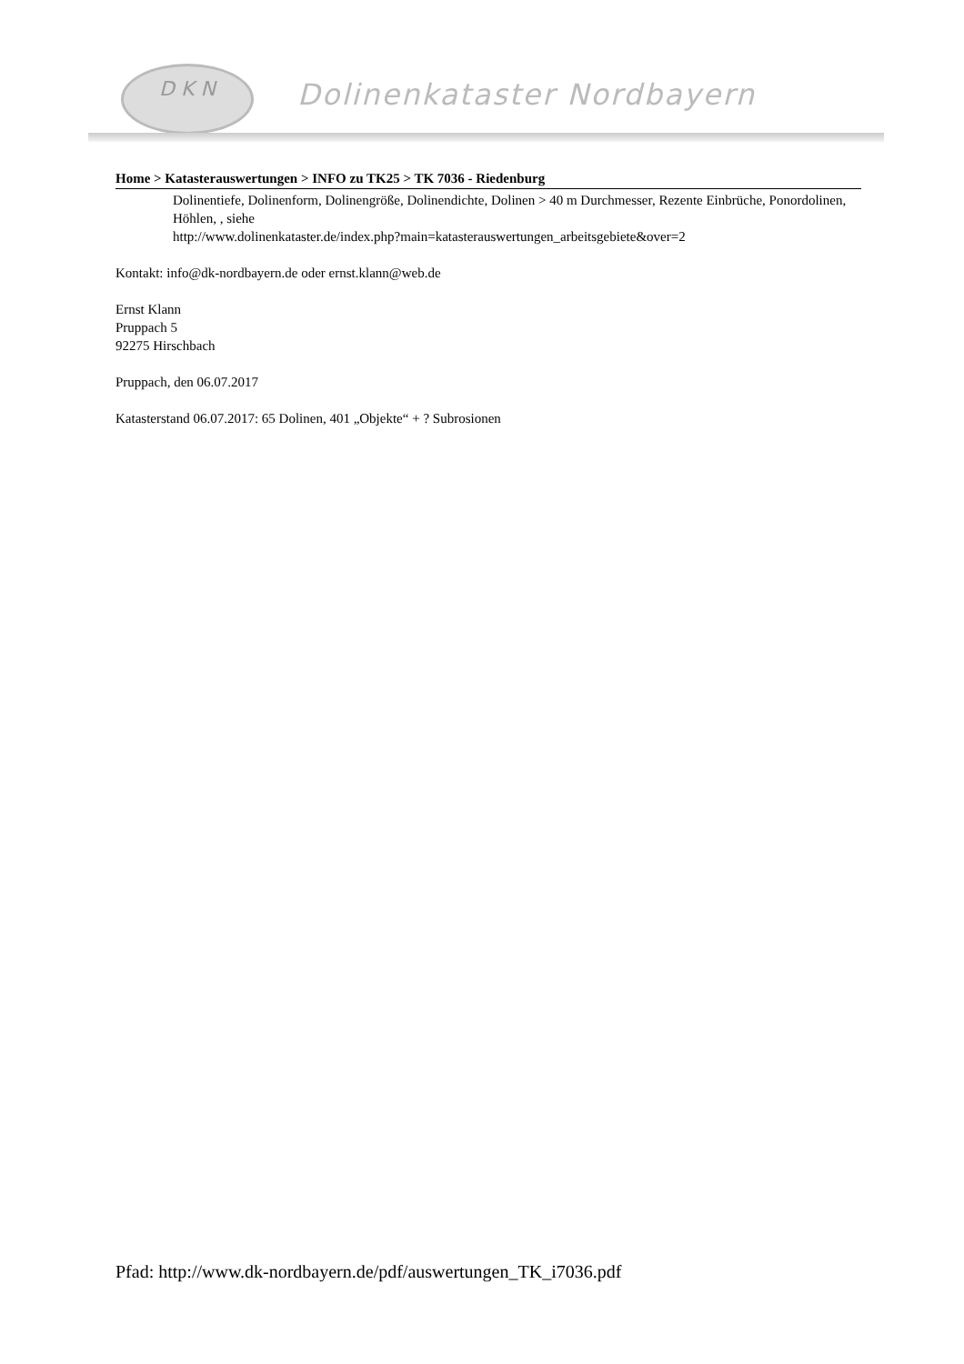D K N
Dolinenkataster Nordbayern
Home > Katasterauswertungen > INFO zu TK25 > TK 7036 - Riedenburg
Dolinentiefe, Dolinenform, Dolinengröße, Dolinendichte, Dolinen > 40 m Durchmesser, Rezente Einbrüche, Ponordolinen, Höhlen, , siehe
http://www.dolinenkataster.de/index.php?main=katasterauswertungen_arbeitsgebiete&over=2
Kontakt: info@dk-nordbayern.de oder ernst.klann@web.de
Ernst Klann
Pruppach 5
92275 Hirschbach
Pruppach, den 06.07.2017
Katasterstand 06.07.2017: 65 Dolinen, 401 „Objekte“ + ? Subrosionen
Pfad: http://www.dk-nordbayern.de/pdf/auswertungen_TK_i7036.pdf